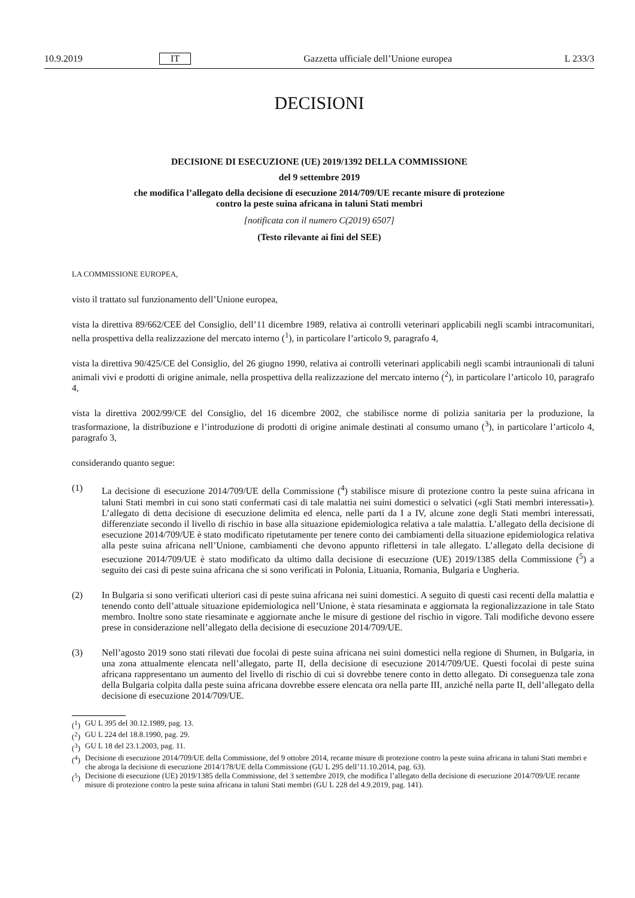10.9.2019 IT Gazzetta ufficiale dell’Unione europea L 233/3
DECISIONI
DECISIONE DI ESECUZIONE (UE) 2019/1392 DELLA COMMISSIONE
del 9 settembre 2019
che modifica l’allegato della decisione di esecuzione 2014/709/UE recante misure di protezione
contro la peste suina africana in taluni Stati membri
[notificata con il numero C(2019) 6507]
(Testo rilevante ai fini del SEE)
LA COMMISSIONE EUROPEA,
visto il trattato sul funzionamento dell’Unione europea,
vista la direttiva 89/662/CEE del Consiglio, dell’11 dicembre 1989, relativa ai controlli veterinari applicabili negli scambi intracomunitari, nella prospettiva della realizzazione del mercato interno (<sup>1</sup>), in particolare l’articolo 9, paragrafo 4,
vista la direttiva 90/425/CE del Consiglio, del 26 giugno 1990, relativa ai controlli veterinari applicabili negli scambi intraunionali di taluni animali vivi e prodotti di origine animale, nella prospettiva della realizzazione del mercato interno (<sup>2</sup>), in particolare l’articolo 10, paragrafo 4,
vista la direttiva 2002/99/CE del Consiglio, del 16 dicembre 2002, che stabilisce norme di polizia sanitaria per la produzione, la trasformazione, la distribuzione e l’introduzione di prodotti di origine animale destinati al consumo umano (<sup>3</sup>), in particolare l’articolo 4, paragrafo 3,
considerando quanto segue:
(1) La decisione di esecuzione 2014/709/UE della Commissione (<sup>4</sup>) stabilisce misure di protezione contro la peste suina africana in taluni Stati membri in cui sono stati confermati casi di tale malattia nei suini domestici o selvatici («gli Stati membri interessati»). L’allegato di detta decisione di esecuzione delimita ed elenca, nelle parti da I a IV, alcune zone degli Stati membri interessati, differenziate secondo il livello di rischio in base alla situazione epidemiologica relativa a tale malattia. L’allegato della decisione di esecuzione 2014/709/UE è stato modificato ripetutamente per tenere conto dei cambiamenti della situazione epidemiologica relativa alla peste suina africana nell’Unione, cambiamenti che devono appunto riflettersi in tale allegato. L’allegato della decisione di esecuzione 2014/709/UE è stato modificato da ultimo dalla decisione di esecuzione (UE) 2019/1385 della Commissione (<sup>5</sup>) a seguito dei casi di peste suina africana che si sono verificati in Polonia, Lituania, Romania, Bulgaria e Ungheria.
(2) In Bulgaria si sono verificati ulteriori casi di peste suina africana nei suini domestici. A seguito di questi casi recenti della malattia e tenendo conto dell’attuale situazione epidemiologica nell’Unione, è stata riesaminata e aggiornata la regionalizzazione in tale Stato membro. Inoltre sono state riesaminate e aggiornate anche le misure di gestione del rischio in vigore. Tali modifiche devono essere prese in considerazione nell’allegato della decisione di esecuzione 2014/709/UE.
(3) Nell’agosto 2019 sono stati rilevati due focolai di peste suina africana nei suini domestici nella regione di Shumen, in Bulgaria, in una zona attualmente elencata nell’allegato, parte II, della decisione di esecuzione 2014/709/UE. Questi focolai di peste suina africana rappresentano un aumento del livello di rischio di cui si dovrebbe tenere conto in detto allegato. Di conseguenza tale zona della Bulgaria colpita dalla peste suina africana dovrebbe essere elencata ora nella parte III, anziché nella parte II, dell’allegato della decisione di esecuzione 2014/709/UE.
(<sup>1</sup>) GU L 395 del 30.12.1989, pag. 13.
(<sup>2</sup>) GU L 224 del 18.8.1990, pag. 29.
(<sup>3</sup>) GU L 18 del 23.1.2003, pag. 11.
(<sup>4</sup>) Decisione di esecuzione 2014/709/UE della Commissione, del 9 ottobre 2014, recante misure di protezione contro la peste suina africana in taluni Stati membri e che abroga la decisione di esecuzione 2014/178/UE della Commissione (GU L 295 dell’11.10.2014, pag. 63).
(<sup>5</sup>) Decisione di esecuzione (UE) 2019/1385 della Commissione, del 3 settembre 2019, che modifica l’allegato della decisione di esecuzione 2014/709/UE recante misure di protezione contro la peste suina africana in taluni Stati membri (GU L 228 del 4.9.2019, pag. 141).